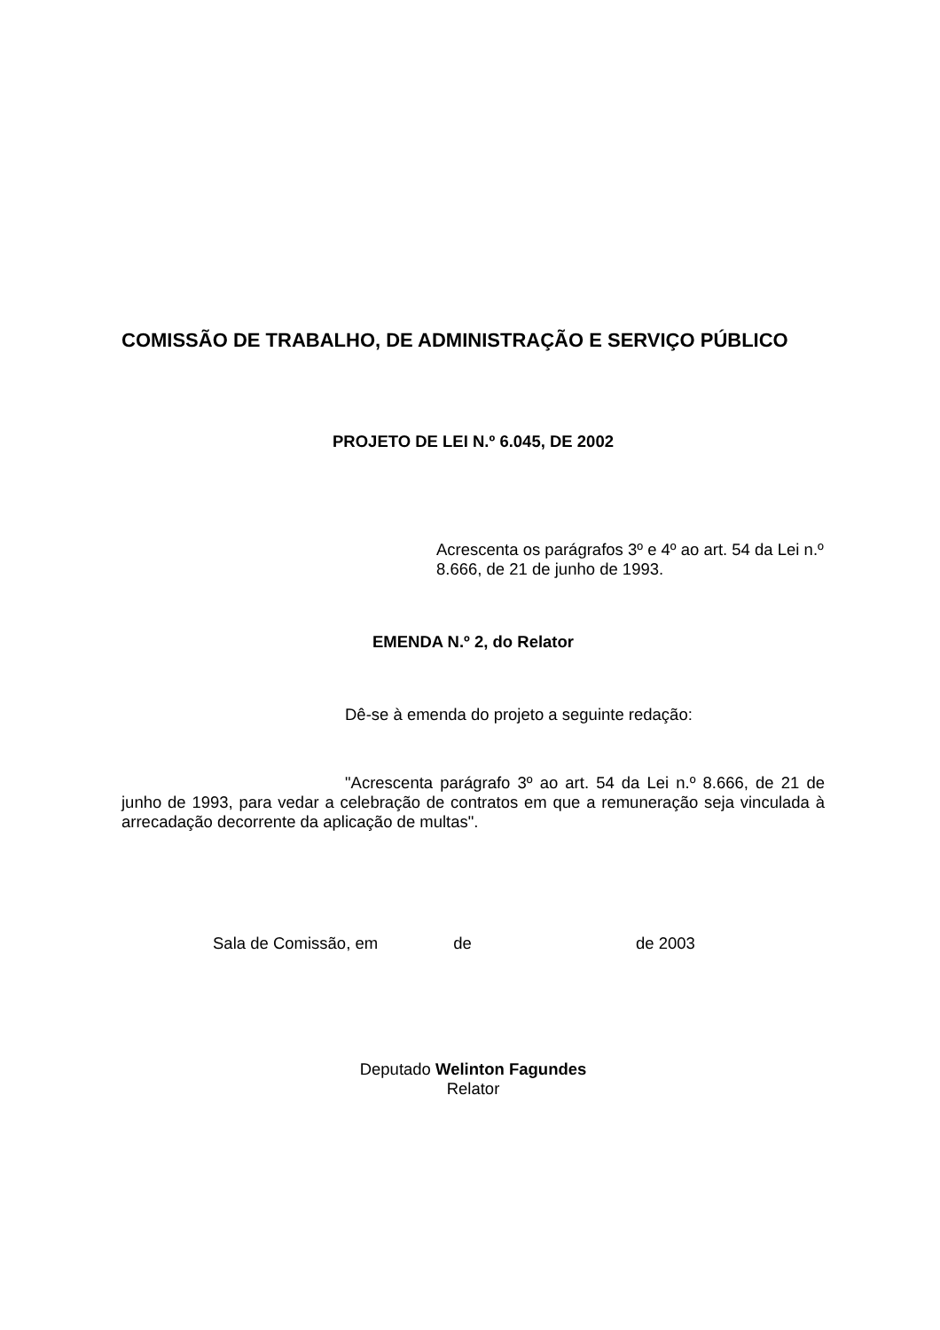COMISSÃO DE TRABALHO, DE ADMINISTRAÇÃO E SERVIÇO PÚBLICO
PROJETO DE LEI N.º 6.045, DE 2002
Acrescenta os parágrafos 3º e 4º ao art. 54 da Lei n.º 8.666, de 21 de junho de 1993.
EMENDA N.º 2, do Relator
Dê-se à emenda do projeto a seguinte redação:
"Acrescenta parágrafo 3º ao art. 54 da Lei n.º 8.666, de 21 de junho de 1993, para vedar a celebração de contratos em que a remuneração seja vinculada à arrecadação decorrente da aplicação de multas".
Sala de Comissão, em de de 2003
Deputado Welinton Fagundes
Relator